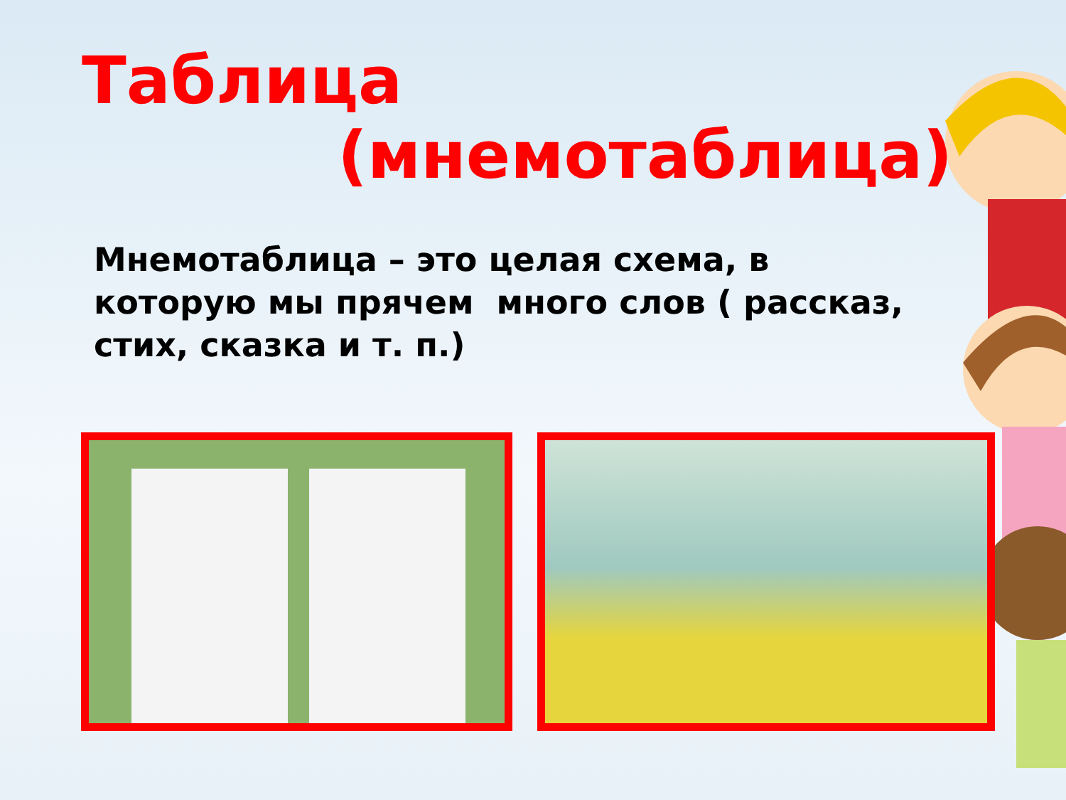Таблица
(мнемотаблица)
Мнемотаблица – это целая схема, в которую мы прячем много слов ( рассказ, стих, сказка и т. п.)